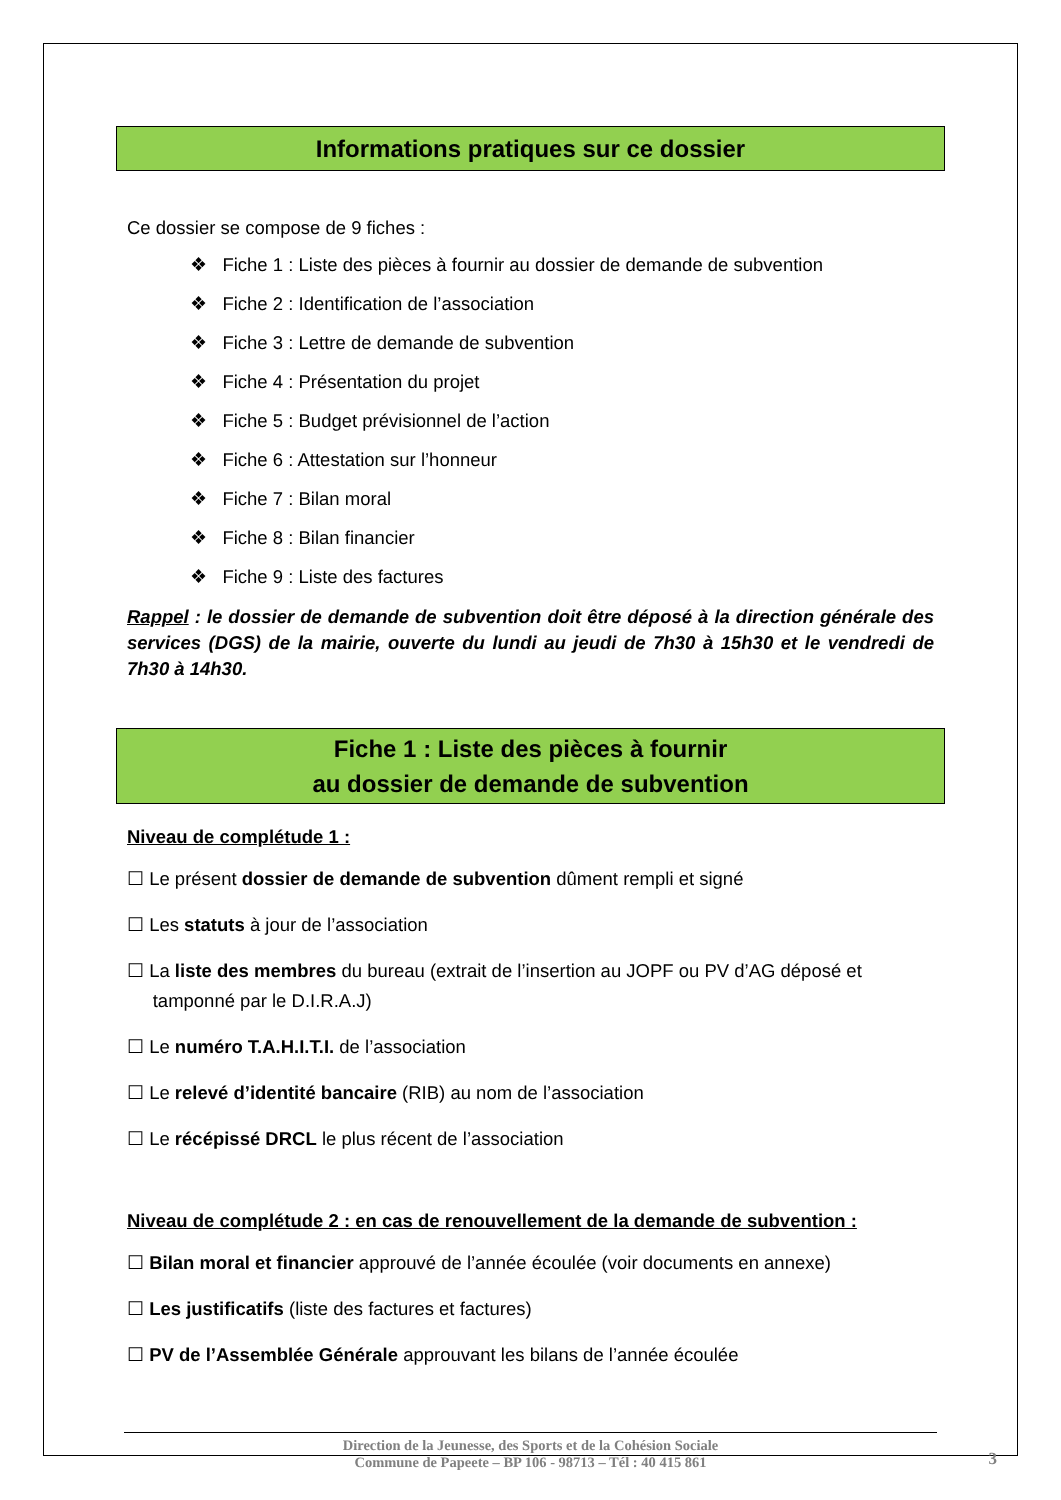Informations pratiques sur ce dossier
Ce dossier se compose de 9 fiches :
❖ Fiche 1 : Liste des pièces à fournir au dossier de demande de subvention
❖ Fiche 2 : Identification de l’association
❖ Fiche 3 : Lettre de demande de subvention
❖ Fiche 4 : Présentation du projet
❖ Fiche 5 : Budget prévisionnel de l’action
❖ Fiche 6 : Attestation sur l’honneur
❖ Fiche 7 : Bilan moral
❖ Fiche 8 : Bilan financier
❖ Fiche 9 : Liste des factures
Rappel : le dossier de demande de subvention doit être déposé à la direction générale des services (DGS) de la mairie, ouverte du lundi au jeudi de 7h30 à 15h30 et le vendredi de 7h30 à 14h30.
Fiche 1 : Liste des pièces à fournir
au dossier de demande de subvention
Niveau de complétude 1 :
☐ Le présent dossier de demande de subvention dûment rempli et signé
☐ Les statuts à jour de l’association
☐ La liste des membres du bureau (extrait de l’insertion au JOPF ou PV d’AG déposé et
tamponné par le D.I.R.A.J)
☐ Le numéro T.A.H.I.T.I. de l’association
☐ Le relevé d’identité bancaire (RIB) au nom de l’association
☐ Le récépissé DRCL le plus récent de l’association
Niveau de complétude 2 : en cas de renouvellement de la demande de subvention :
☐ Bilan moral et financier approuvé de l’année écoulée (voir documents en annexe)
☐ Les justificatifs (liste des factures et factures)
☐ PV de l’Assemblée Générale approuvant les bilans de l’année écoulée
Direction de la Jeunesse, des Sports et de la Cohésion Sociale
Commune de Papeete – BP 106 - 98713 – Tél : 40 415 861
3